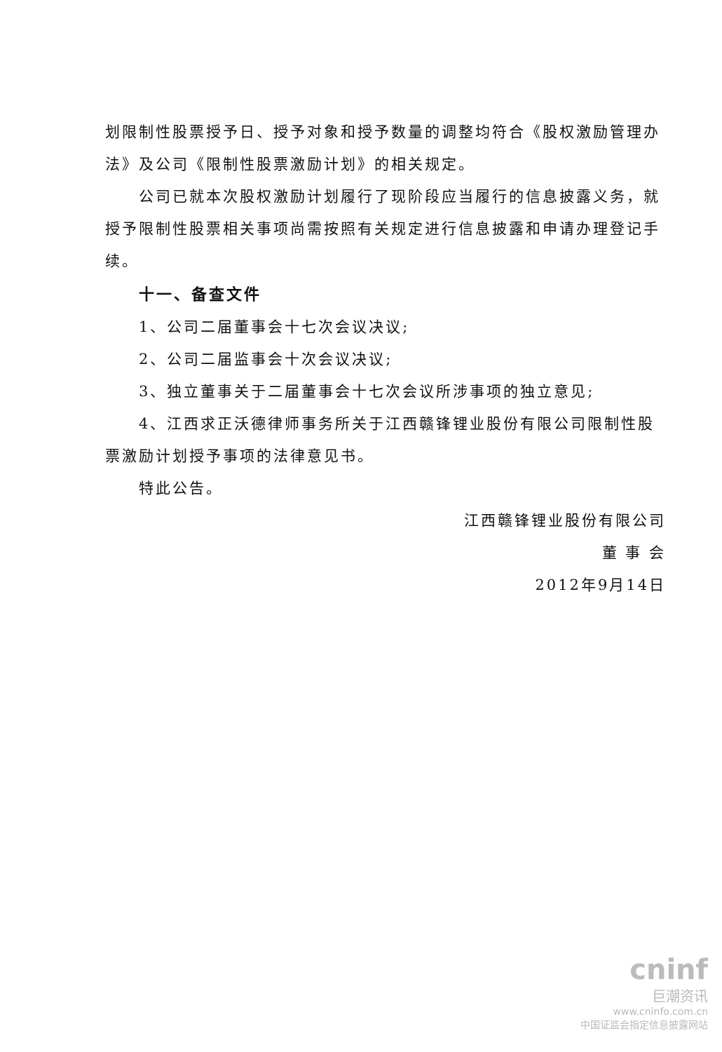划限制性股票授予日、授予对象和授予数量的调整均符合《股权激励管理办法》及公司《限制性股票激励计划》的相关规定。
公司已就本次股权激励计划履行了现阶段应当履行的信息披露义务，就授予限制性股票相关事项尚需按照有关规定进行信息披露和申请办理登记手续。
十一、备查文件
1、公司二届董事会十七次会议决议;
2、公司二届监事会十次会议决议;
3、独立董事关于二届董事会十七次会议所涉事项的独立意见;
4、江西求正沃德律师事务所关于江西赣锋锂业股份有限公司限制性股票激励计划授予事项的法律意见书。
特此公告。
江西赣锋锂业股份有限公司
董 事 会
2012年9月14日
cninf
巨潮资讯
www.cninfo.com.cn
中国证监会指定信息披露网站